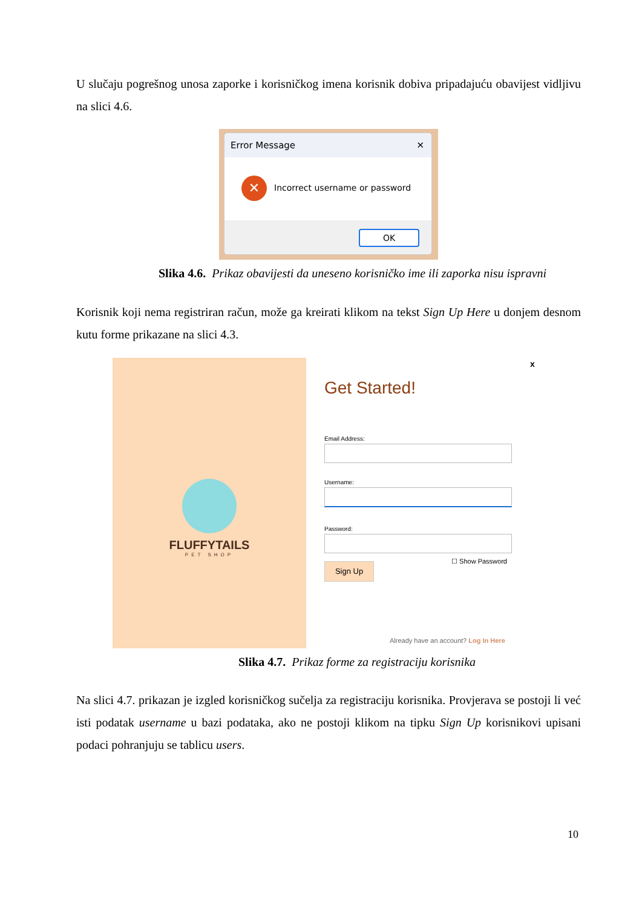U slučaju pogrešnog unosa zaporke i korisničkog imena korisnik dobiva pripadajuću obavijest vidljivu na slici 4.6.
Error Message ✕
✕ Incorrect username or password
OK
Slika 4.6. Prikaz obavijesti da uneseno korisničko ime ili zaporka nisu ispravni
Korisnik koji nema registriran račun, može ga kreirati klikom na tekst Sign Up Here u donjem desnom kutu forme prikazane na slici 4.3.
FLUFFYTAILS
PET SHOP
x
Get Started!
Email Address:
Username:
Password:
☐ Show Password
Sign Up
Already have an account? Log In Here
Slika 4.7. Prikaz forme za registraciju korisnika
Na slici 4.7. prikazan je izgled korisničkog sučelja za registraciju korisnika. Provjerava se postoji li već isti podatak username u bazi podataka, ako ne postoji klikom na tipku Sign Up korisnikovi upisani podaci pohranjuju se tablicu users.
10